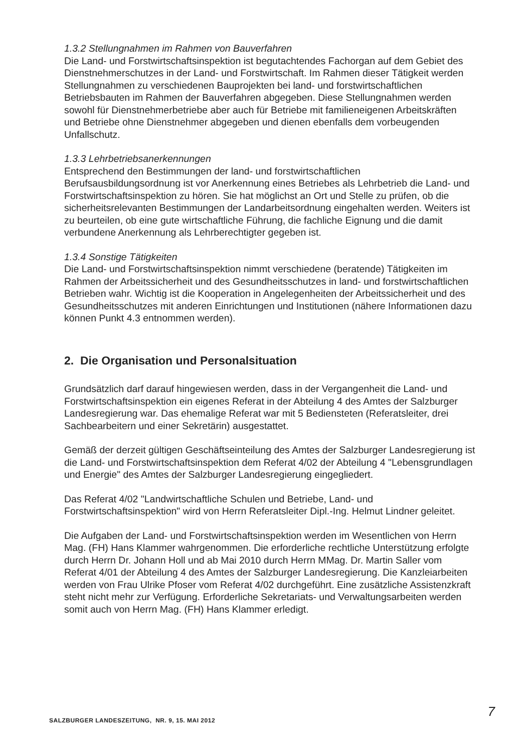1.3.2 Stellungnahmen im Rahmen von Bauverfahren
Die Land- und Forstwirtschaftsinspektion ist begutachtendes Fachorgan auf dem Gebiet des Dienstnehmerschutzes in der Land- und Forstwirtschaft. Im Rahmen dieser Tätigkeit werden Stellungnahmen zu verschiedenen Bauprojekten bei land- und forstwirtschaftlichen Betriebsbauten im Rahmen der Bauverfahren abgegeben. Diese Stellungnahmen werden sowohl für Dienstnehmerbetriebe aber auch für Betriebe mit familieneigenen Arbeitskräften und Betriebe ohne Dienstnehmer abgegeben und dienen ebenfalls dem vorbeugenden Unfallschutz.
1.3.3 Lehrbetriebsanerkennungen
Entsprechend den Bestimmungen der land- und forstwirtschaftlichen Berufsausbildungsordnung ist vor Anerkennung eines Betriebes als Lehrbetrieb die Land- und Forstwirtschaftsinspektion zu hören. Sie hat möglichst an Ort und Stelle zu prüfen, ob die sicherheitsrelevanten Bestimmungen der Landarbeitsordnung eingehalten werden. Weiters ist zu beurteilen, ob eine gute wirtschaftliche Führung, die fachliche Eignung und die damit verbundene Anerkennung als Lehrberechtigter gegeben ist.
1.3.4 Sonstige Tätigkeiten
Die Land- und Forstwirtschaftsinspektion nimmt verschiedene (beratende) Tätigkeiten im Rahmen der Arbeitssicherheit und des Gesundheitsschutzes in land- und forstwirtschaftlichen Betrieben wahr. Wichtig ist die Kooperation in Angelegenheiten der Arbeitssicherheit und des Gesundheitsschutzes mit anderen Einrichtungen und Institutionen (nähere Informationen dazu können Punkt 4.3 entnommen werden).
2. Die Organisation und Personalsituation
Grundsätzlich darf darauf hingewiesen werden, dass in der Vergangenheit die Land- und Forstwirtschaftsinspektion ein eigenes Referat in der Abteilung 4 des Amtes der Salzburger Landesregierung war. Das ehemalige Referat war mit 5 Bediensteten (Referatsleiter, drei Sachbearbeitern und einer Sekretärin) ausgestattet.
Gemäß der derzeit gültigen Geschäftseinteilung des Amtes der Salzburger Landesregierung ist die Land- und Forstwirtschaftsinspektion dem Referat 4/02 der Abteilung 4 "Lebensgrundlagen und Energie" des Amtes der Salzburger Landesregierung eingegliedert.
Das Referat 4/02 "Landwirtschaftliche Schulen und Betriebe, Land- und Forstwirtschaftsinspektion" wird von Herrn Referatsleiter Dipl.-Ing. Helmut Lindner geleitet.
Die Aufgaben der Land- und Forstwirtschaftsinspektion werden im Wesentlichen von Herrn Mag. (FH) Hans Klammer wahrgenommen. Die erforderliche rechtliche Unterstützung erfolgte durch Herrn Dr. Johann Holl und ab Mai 2010 durch Herrn MMag. Dr. Martin Saller vom Referat 4/01 der Abteilung 4 des Amtes der Salzburger Landesregierung. Die Kanzleiarbeiten werden von Frau Ulrike Pfoser vom Referat 4/02 durchgeführt. Eine zusätzliche Assistenzkraft steht nicht mehr zur Verfügung. Erforderliche Sekretariats- und Verwaltungsarbeiten werden somit auch von Herrn Mag. (FH) Hans Klammer erledigt.
7
SALZBURGER LANDESZEITUNG, NR. 9, 15. MAI 2012